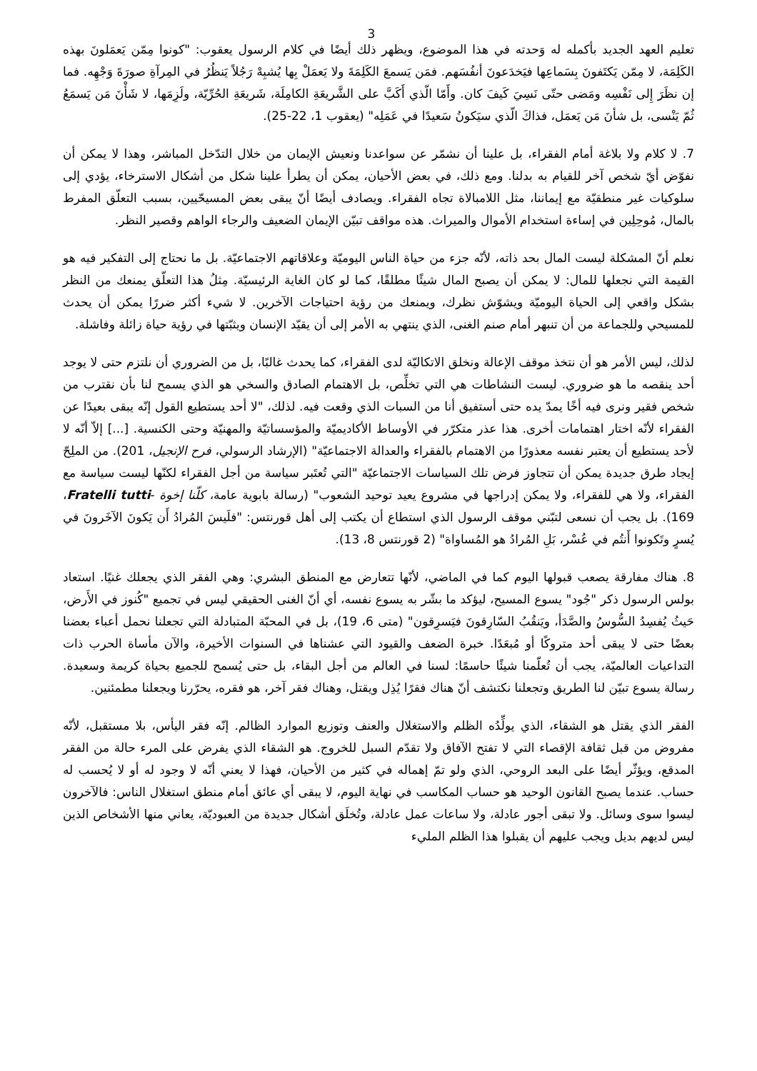3
تعليم العهد الجديد بأكمله له وَحدته في هذا الموضوع، ويظهر ذلك أيضًا في كلام الرسول يعقوب: "كونوا مِمّن يَعمَلونَ بهذه الكَلِمَة، لا مِمّن يَكتَفونَ بِسَماعِها فيَخدَعونَ أنفُسَهم. فمَن يَسمعَ الكَلِمَةَ ولا يَعمَلْ بِها يُشبِهْ رَجُلاً يَنظُرُ في المِرآةِ صورَةَ وَجْهِه. فما إن نظَرَ إِلى نَفْسِه ومَضى حتّى نَسِيَ كَيفَ كان. وأَمّا الّذي أَكَبَّ على الشَّريعَةِ الكامِلَة، شَريعَةِ الحُرِّيّة، ولَزِمَها، لا شَأْنَ مَن يَسمَعُ ثُمّ يَنْسى، بل شأنَ مَن يَعمَل، فذاكَ الّذي سيَكونُ سَعيدًا في عَمَلِه" (يعقوب 1، 22-25).
7. لا كلام ولا بلاغة أمام الفقراء، بل علينا أن نشمّر عن سواعدنا ونعيش الإيمان من خلال التدّخل المباشر، وهذا لا يمكن أن نفوّض أيّ شخص آخر للقيام به بدلنا. ومع ذلك، في بعض الأحيان، يمكن أن يطرأ علينا شكل من أشكال الاسترخاء، يؤدي إلى سلوكيات غير منطقيّة مع إيماننا، مثل اللامبالاة تجاه الفقراء. ويصادف أيضًا أنّ يبقى بعض المسيحّيين، بسبب التعلّق المفرط بالمال، مُوحِلِين في إساءة استخدام الأموال والميراث. هذه مواقف تبيّن الإيمان الضعيف والرجاء الواهم وقصير النظر.
نعلم أنّ المشكلة ليست المال بحد ذاته، لأنّه جزء من حياة الناس اليوميّة وعلاقاتهم الاجتماعيّة. بل ما نحتاج إلى التفكير فيه هو القيمة التي نجعلها للمال: لا يمكن أن يصبح المال شيئًا مطلقًا، كما لو كان الغاية الرئيسيّة. مِثلُ هذا التعلّق يمنعك من النظر بشكل واقعي إلى الحياة اليوميّة ويشوّش نظرك، ويمنعك من رؤية احتياجات الآخرين. لا شيء أكثر ضررًا يمكن أن يحدث للمسيحي وللجماعة من أن تنبهر أمام صنم الغنى، الذي ينتهي به الأمر إلى أن يقيّد الإنسان ويثبّتها في رؤية حياة زائلة وفاشلة.
لذلك، ليس الأمر هو أن نتخذ موقف الإعالة ونخلق الاتكاليّة لدى الفقراء، كما يحدث غالبًا، بل من الضروري أن نلتزم حتى لا يوجد أحد ينقصه ما هو ضروري. ليست النشاطات هي التي تخلِّص، بل الاهتمام الصادق والسخي هو الذي يسمح لنا بأن نقترب من شخص فقير ونرى فيه أخًا يمدّ يده حتى أستفيق أنا من السبات الذي وقعت فيه. لذلك، "لا أحد يستطيع القول إنّه يبقى بعيدًا عن الفقراء لأنّه اختار اهتمامات أخرى. هذا عذر متكرّر في الأوساط الأكاديميّة والمؤسساتيّة والمهنيّة وحتى الكنسية. [...] إلاّ أنّه لا لأحد يستطيع أن يعتبر نفسه معذورًا من الاهتمام بالفقراء والعدالة الاجتماعيّة" (الإرشاد الرسولي، فرح الإنجيل، 201). من الملِحّ إيجاد طرق جديدة يمكن أن تتجاوز فرض تلك السياسات الاجتماعيّة "التي تُعتَبر سياسة من أجل الفقراء لكنّها ليست سياسة مع الفقراء، ولا هي للفقراء، ولا يمكن إدراجها في مشروع يعيد توحيد الشعوب" (رسالة بابوية عامة، كلّنا إخوة -Fratelli tutti، 169). بل يجب أن نسعى لتبّني موقف الرسول الذي استطاع أن يكتب إلى أهل قورنتس: "فلَيسَ المُرادُ أَن يَكونَ الآخَرونَ في يُسرٍ وتَكونوا أَنتُم في عُسْر، بَلِ المُرادُ هو المُساواة" (2 قورنتس 8، 13).
8. هناك مفارقة يصعب قبولها اليوم كما في الماضي، لأنّها تتعارض مع المنطق البشري: وهي الفقر الذي يجعلك غنيًا. استعاد بولس الرسول ذكر "جُود" يسوع المسيح، ليؤكد ما بشّر به يسوع نفسه، أي أنّ الغنى الحقيقي ليس في تجميع "كُنوز في الأَرض، حَيثُ يُفسِدُ السُّوسُ والصَّدَأ، ويَنقُبُ السّارِقونَ فيَسرِقون" (متى 6، 19)، بل في المحبّة المتبادلة التي تجعلنا نحمل أعباء بعضنا بعضًا حتى لا يبقى أحد متروكًا أو مُبعَدًا. خبرة الضعف والقيود التي عشناها في السنوات الأخيرة، والآن مأساة الحرب ذات التداعيات العالميّة، يجب أن تُعلّمنا شيئًا حاسمًا: لسنا في العالم من أجل البقاء، بل حتى يُسمح للجميع بحياة كريمة وسعيدة. رسالة يسوع تبيّن لنا الطريق وتجعلنا نكتشف أنّ هناك فقرًا يُذِل ويقتل، وهناك فقر آخر، هو فقره، يحرّرنا ويجعلنا مطمئنين.
الفقر الذي يقتل هو الشقاء، الذي يولِّدُه الظلم والاستغلال والعنف وتوزيع الموارد الظالم. إنّه فقر اليأس، بلا مستقبل، لأنّه مفروض من قبل ثقافة الإقصاء التي لا تفتح الآفاق ولا تقدّم السبل للخروج. هو الشقاء الذي يفرض على المرء حالة من الفقر المدقع، ويؤثّر أيضًا على البعد الروحي، الذي ولو تمّ إهماله في كثير من الأحيان، فهذا لا يعني أنّه لا وجود له أو لا يُحسب له حساب. عندما يصبح القانون الوحيد هو حساب المكاسب في نهاية اليوم، لا يبقى أي عائق أمام منطق استغلال الناس: فالآخرون ليسوا سوى وسائل. ولا تبقى أجور عادلة، ولا ساعات عمل عادلة، وتُخلَق أشكال جديدة من العبوديّة، يعاني منها الأشخاص الذين ليس لديهم بديل ويجب عليهم أن يقبلوا هذا الظلم المليء